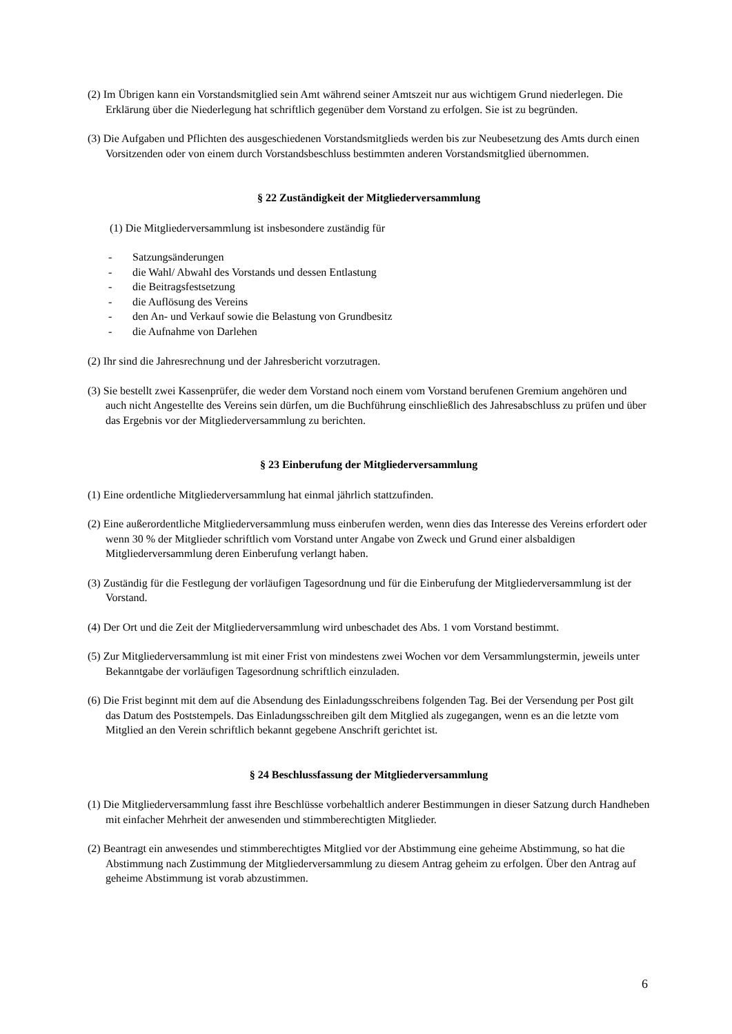(2) Im Übrigen kann ein Vorstandsmitglied sein Amt während seiner Amtszeit nur aus wichtigem Grund niederlegen. Die Erklärung über die Niederlegung hat schriftlich gegenüber dem Vorstand zu erfolgen. Sie ist zu begründen.
(3) Die Aufgaben und Pflichten des ausgeschiedenen Vorstandsmitglieds werden bis zur Neubesetzung des Amts durch einen Vorsitzenden oder von einem durch Vorstandsbeschluss bestimmten anderen Vorstandsmitglied übernommen.
§ 22 Zuständigkeit der Mitgliederversammlung
(1) Die Mitgliederversammlung ist insbesondere zuständig für
- Satzungsänderungen
- die Wahl/ Abwahl des Vorstands und dessen Entlastung
- die Beitragsfestsetzung
- die Auflösung des Vereins
- den An- und Verkauf sowie die Belastung von Grundbesitz
- die Aufnahme von Darlehen
(2) Ihr sind die Jahresrechnung und der Jahresbericht vorzutragen.
(3) Sie bestellt zwei Kassenprüfer, die weder dem Vorstand noch einem vom Vorstand berufenen Gremium angehören und auch nicht Angestellte des Vereins sein dürfen, um die Buchführung einschließlich des Jahresabschluss zu prüfen und über das Ergebnis vor der Mitgliederversammlung zu berichten.
§ 23 Einberufung der Mitgliederversammlung
(1) Eine ordentliche Mitgliederversammlung hat einmal jährlich stattzufinden.
(2) Eine außerordentliche Mitgliederversammlung muss einberufen werden, wenn dies das Interesse des Vereins erfordert oder wenn 30 % der Mitglieder schriftlich vom Vorstand unter Angabe von Zweck und Grund einer alsbaldigen Mitgliederversammlung deren Einberufung verlangt haben.
(3) Zuständig für die Festlegung der vorläufigen Tagesordnung und für die Einberufung der Mitgliederversammlung ist der Vorstand.
(4) Der Ort und die Zeit der Mitgliederversammlung wird unbeschadet des Abs. 1 vom Vorstand bestimmt.
(5) Zur Mitgliederversammlung ist mit einer Frist von mindestens zwei Wochen vor dem Versammlungstermin, jeweils unter Bekanntgabe der vorläufigen Tagesordnung schriftlich einzuladen.
(6) Die Frist beginnt mit dem auf die Absendung des Einladungsschreibens folgenden Tag. Bei der Versendung per Post gilt das Datum des Poststempels. Das Einladungsschreiben gilt dem Mitglied als zugegangen, wenn es an die letzte vom Mitglied an den Verein schriftlich bekannt gegebene Anschrift gerichtet ist.
§ 24 Beschlussfassung der Mitgliederversammlung
(1) Die Mitgliederversammlung fasst ihre Beschlüsse vorbehaltlich anderer Bestimmungen in dieser Satzung durch Handheben mit einfacher Mehrheit der anwesenden und stimmberechtigten Mitglieder.
(2) Beantragt ein anwesendes und stimmberechtigtes Mitglied vor der Abstimmung eine geheime Abstimmung, so hat die Abstimmung nach Zustimmung der Mitgliederversammlung zu diesem Antrag geheim zu erfolgen. Über den Antrag auf geheime Abstimmung ist vorab abzustimmen.
6